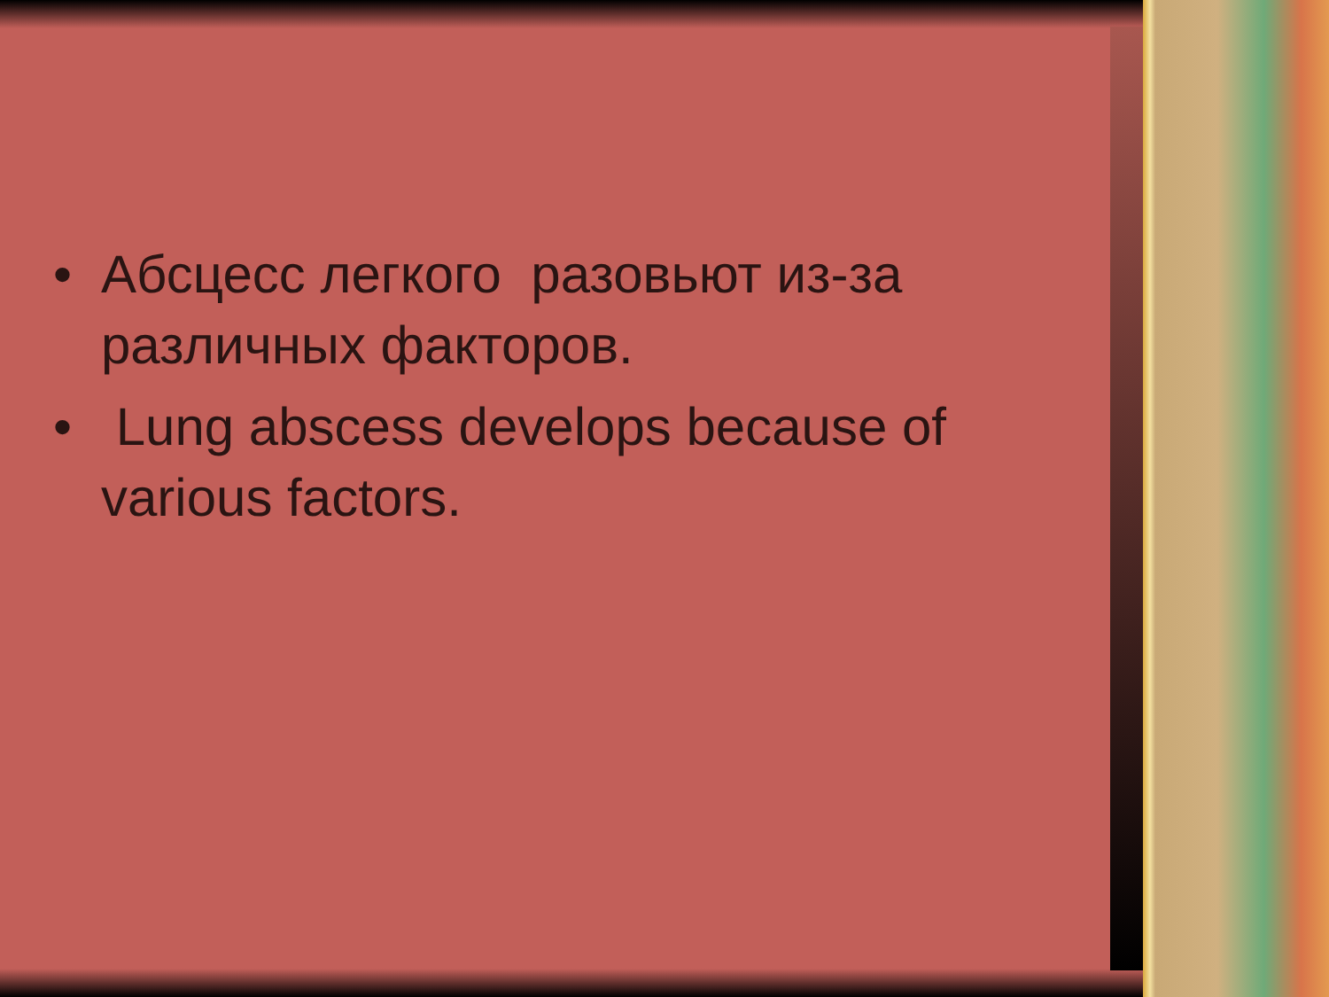• Абсцесс легкого разовьют из-за различных факторов.
• Lung abscess develops because of various factors.